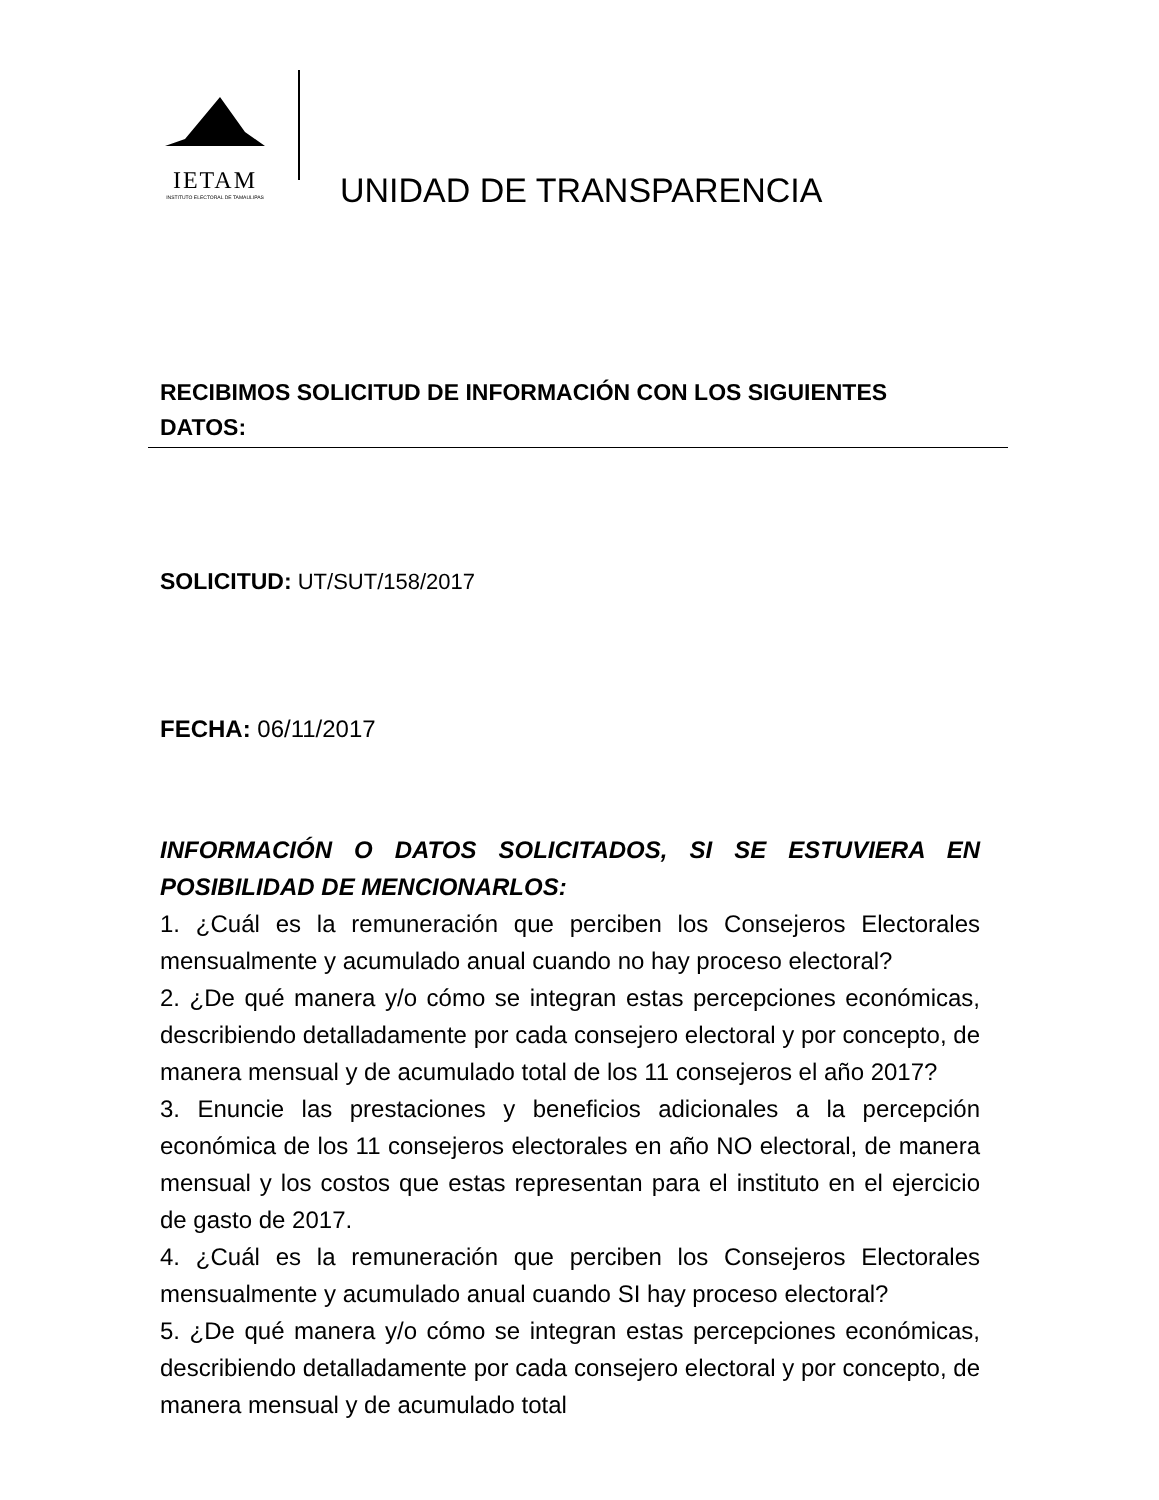IETAM
INSTITUTO ELECTORAL DE TAMAULIPAS
UNIDAD DE TRANSPARENCIA
RECIBIMOS SOLICITUD DE INFORMACIÓN CON LOS SIGUIENTES DATOS:
SOLICITUD: UT/SUT/158/2017
FECHA: 06/11/2017
INFORMACIÓN O DATOS SOLICITADOS, SI SE ESTUVIERA EN POSIBILIDAD DE MENCIONARLOS:
1. ¿Cuál es la remuneración que perciben los Consejeros Electorales mensualmente y acumulado anual cuando no hay proceso electoral?
2. ¿De qué manera y/o cómo se integran estas percepciones económicas, describiendo detalladamente por cada consejero electoral y por concepto, de manera mensual y de acumulado total de los 11 consejeros el año 2017?
3. Enuncie las prestaciones y beneficios adicionales a la percepción económica de los 11 consejeros electorales en año NO electoral, de manera mensual y los costos que estas representan para el instituto en el ejercicio de gasto de 2017.
4. ¿Cuál es la remuneración que perciben los Consejeros Electorales mensualmente y acumulado anual cuando SI hay proceso electoral?
5. ¿De qué manera y/o cómo se integran estas percepciones económicas, describiendo detalladamente por cada consejero electoral y por concepto, de manera mensual y de acumulado total